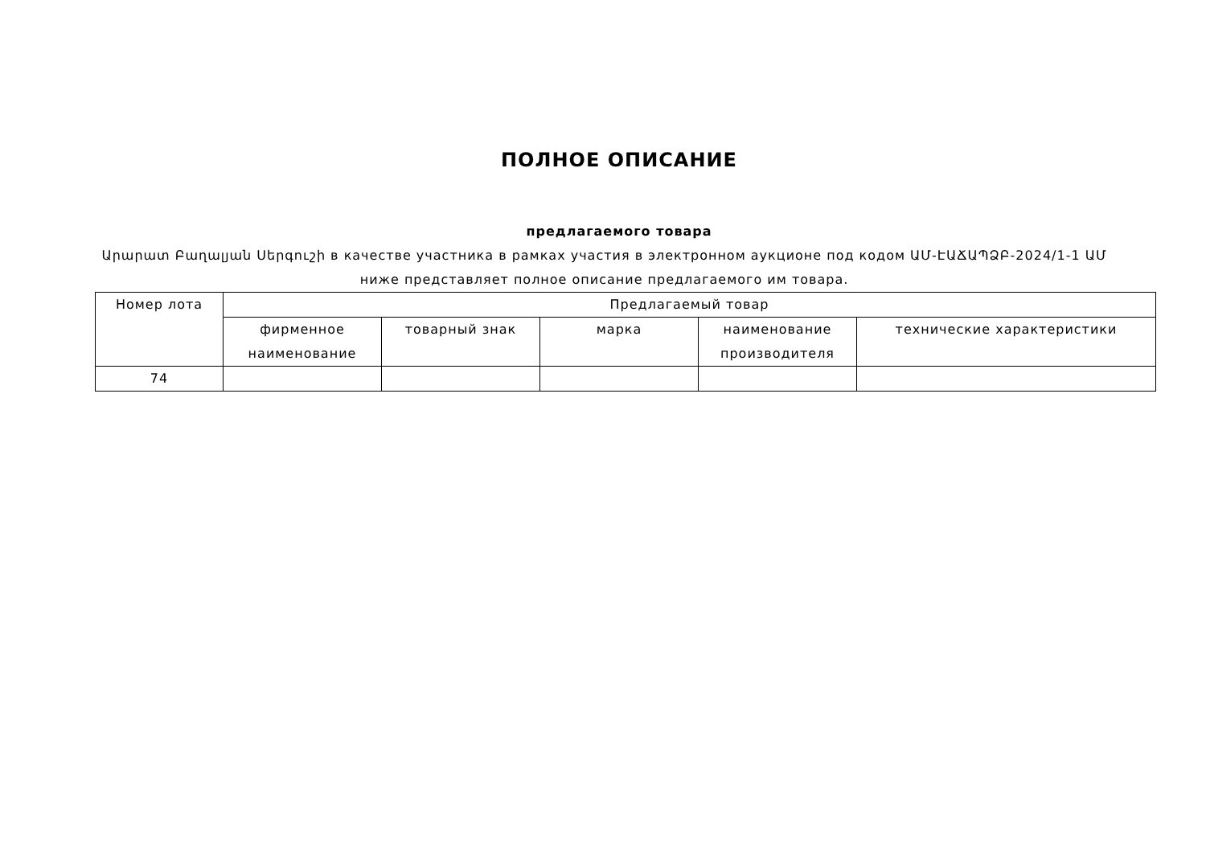ПОЛНОЕ ОПИСАНИЕ
предлагаемого товара
Արարատ Բաղալյան Սերգուշի в качестве участника в рамках участия в электронном аукционе под кодом ԱՄ-ԷԱՃԱՊՁԲ-2024/1-1 ԱՄ ниже представляет полное описание предлагаемого им товара.
| Номер лота | Предлагаемый товар | | | | |
| --- | --- | --- | --- | --- | --- |
| | фирменное наименование | товарный знак | марка | наименование производителя | технические характеристики |
| 74 | | | | | |